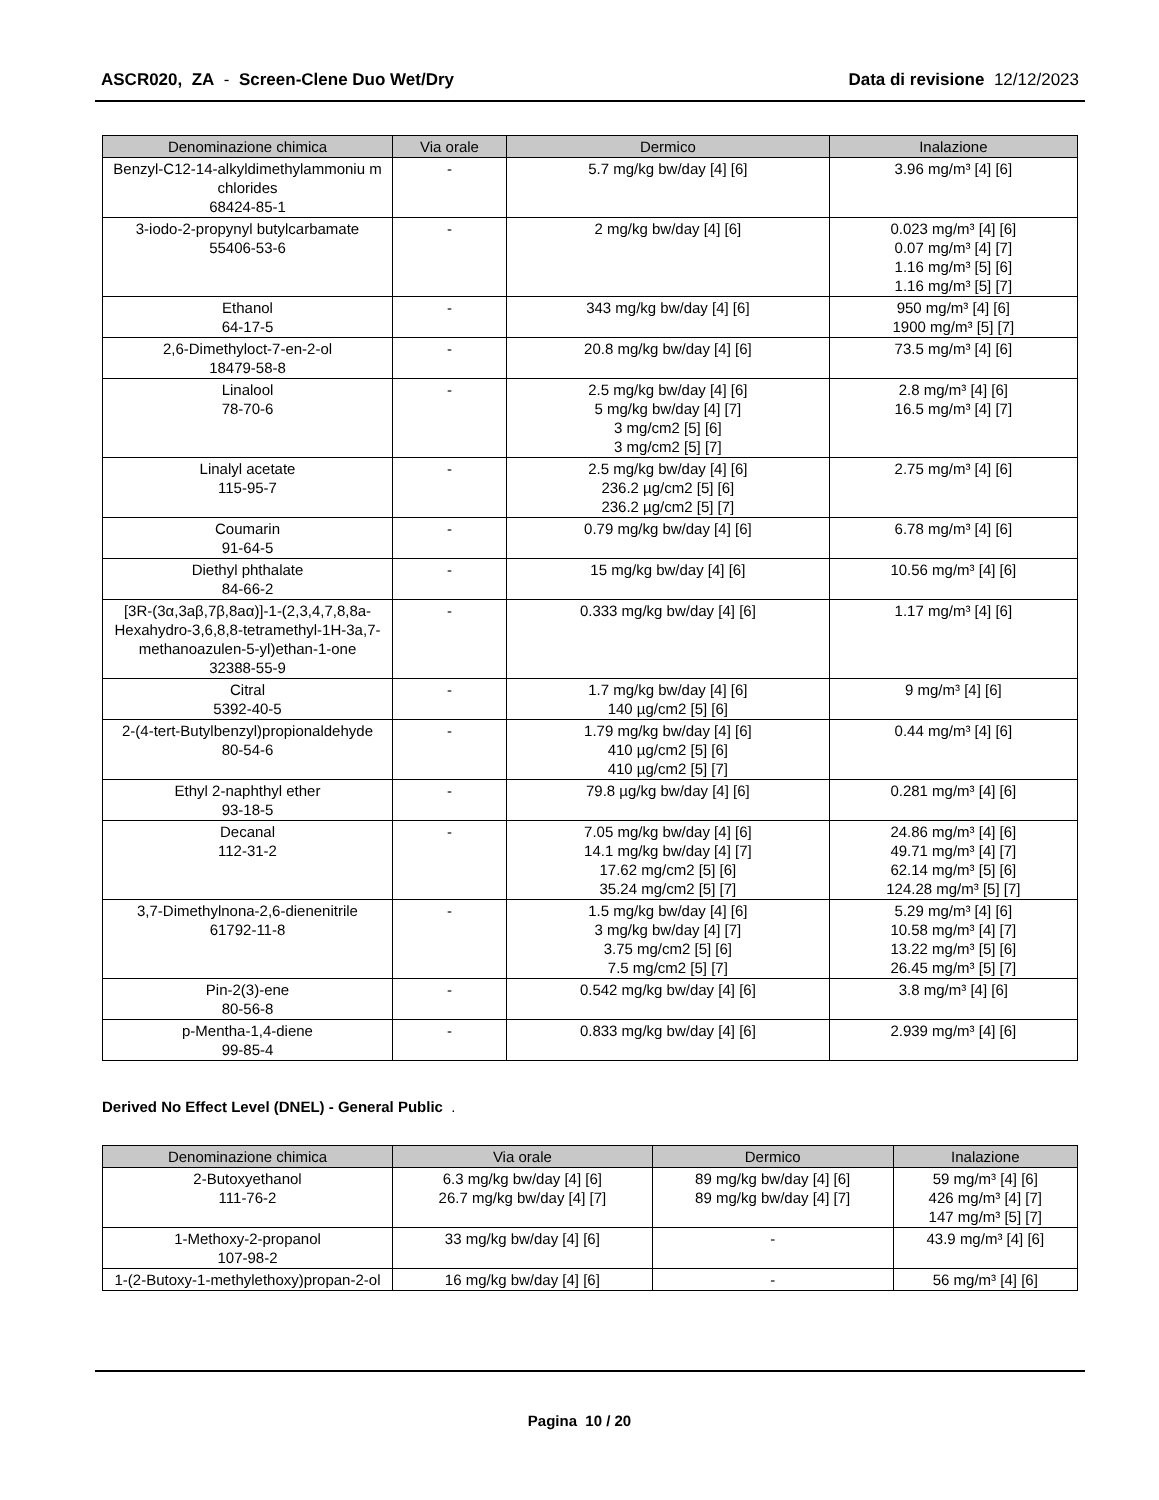ASCR020, ZA - Screen-Clene Duo Wet/Dry Data di revisione 12/12/2023
| Denominazione chimica | Via orale | Dermico | Inalazione |
| --- | --- | --- | --- |
| Benzyl-C12-14-alkyldimethylammoniu m chlorides 68424-85-1 | - | 5.7 mg/kg bw/day [4] [6] | 3.96 mg/m³ [4] [6] |
| 3-iodo-2-propynyl butylcarbamate 55406-53-6 | - | 2 mg/kg bw/day [4] [6] | 0.023 mg/m³ [4] [6] 0.07 mg/m³ [4] [7] 1.16 mg/m³ [5] [6] 1.16 mg/m³ [5] [7] |
| Ethanol 64-17-5 | - | 343 mg/kg bw/day [4] [6] | 950 mg/m³ [4] [6] 1900 mg/m³ [5] [7] |
| 2,6-Dimethyloct-7-en-2-ol 18479-58-8 | - | 20.8 mg/kg bw/day [4] [6] | 73.5 mg/m³ [4] [6] |
| Linalool 78-70-6 | - | 2.5 mg/kg bw/day [4] [6] 5 mg/kg bw/day [4] [7] 3 mg/cm2 [5] [6] 3 mg/cm2 [5] [7] | 2.8 mg/m³ [4] [6] 16.5 mg/m³ [4] [7] |
| Linalyl acetate 115-95-7 | - | 2.5 mg/kg bw/day [4] [6] 236.2 µg/cm2 [5] [6] 236.2 µg/cm2 [5] [7] | 2.75 mg/m³ [4] [6] |
| Coumarin 91-64-5 | - | 0.79 mg/kg bw/day [4] [6] | 6.78 mg/m³ [4] [6] |
| Diethyl phthalate 84-66-2 | - | 15 mg/kg bw/day [4] [6] | 10.56 mg/m³ [4] [6] |
| [3R-(3α,3aβ,7β,8aα)]-1-(2,3,4,7,8,8a-Hexahydro-3,6,8,8-tetramethyl-1H-3a,7-methanoazulen-5-yl)ethan-1-one 32388-55-9 | - | 0.333 mg/kg bw/day [4] [6] | 1.17 mg/m³ [4] [6] |
| Citral 5392-40-5 | - | 1.7 mg/kg bw/day [4] [6] 140 µg/cm2 [5] [6] | 9 mg/m³ [4] [6] |
| 2-(4-tert-Butylbenzyl)propionaldehyde 80-54-6 | - | 1.79 mg/kg bw/day [4] [6] 410 µg/cm2 [5] [6] 410 µg/cm2 [5] [7] | 0.44 mg/m³ [4] [6] |
| Ethyl 2-naphthyl ether 93-18-5 | - | 79.8 µg/kg bw/day [4] [6] | 0.281 mg/m³ [4] [6] |
| Decanal 112-31-2 | - | 7.05 mg/kg bw/day [4] [6] 14.1 mg/kg bw/day [4] [7] 17.62 mg/cm2 [5] [6] 35.24 mg/cm2 [5] [7] | 24.86 mg/m³ [4] [6] 49.71 mg/m³ [4] [7] 62.14 mg/m³ [5] [6] 124.28 mg/m³ [5] [7] |
| 3,7-Dimethylnona-2,6-dienenitrile 61792-11-8 | - | 1.5 mg/kg bw/day [4] [6] 3 mg/kg bw/day [4] [7] 3.75 mg/cm2 [5] [6] 7.5 mg/cm2 [5] [7] | 5.29 mg/m³ [4] [6] 10.58 mg/m³ [4] [7] 13.22 mg/m³ [5] [6] 26.45 mg/m³ [5] [7] |
| Pin-2(3)-ene 80-56-8 | - | 0.542 mg/kg bw/day [4] [6] | 3.8 mg/m³ [4] [6] |
| p-Mentha-1,4-diene 99-85-4 | - | 0.833 mg/kg bw/day [4] [6] | 2.939 mg/m³ [4] [6] |
Derived No Effect Level (DNEL) - General Public .
| Denominazione chimica | Via orale | Dermico | Inalazione |
| --- | --- | --- | --- |
| 2-Butoxyethanol 111-76-2 | 6.3 mg/kg bw/day [4] [6] 26.7 mg/kg bw/day [4] [7] | 89 mg/kg bw/day [4] [6] 89 mg/kg bw/day [4] [7] | 59 mg/m³ [4] [6] 426 mg/m³ [4] [7] 147 mg/m³ [5] [7] |
| 1-Methoxy-2-propanol 107-98-2 | 33 mg/kg bw/day [4] [6] | - | 43.9 mg/m³ [4] [6] |
| 1-(2-Butoxy-1-methylethoxy)propan-2-ol | 16 mg/kg bw/day [4] [6] | - | 56 mg/m³ [4] [6] |
Pagina 10 / 20